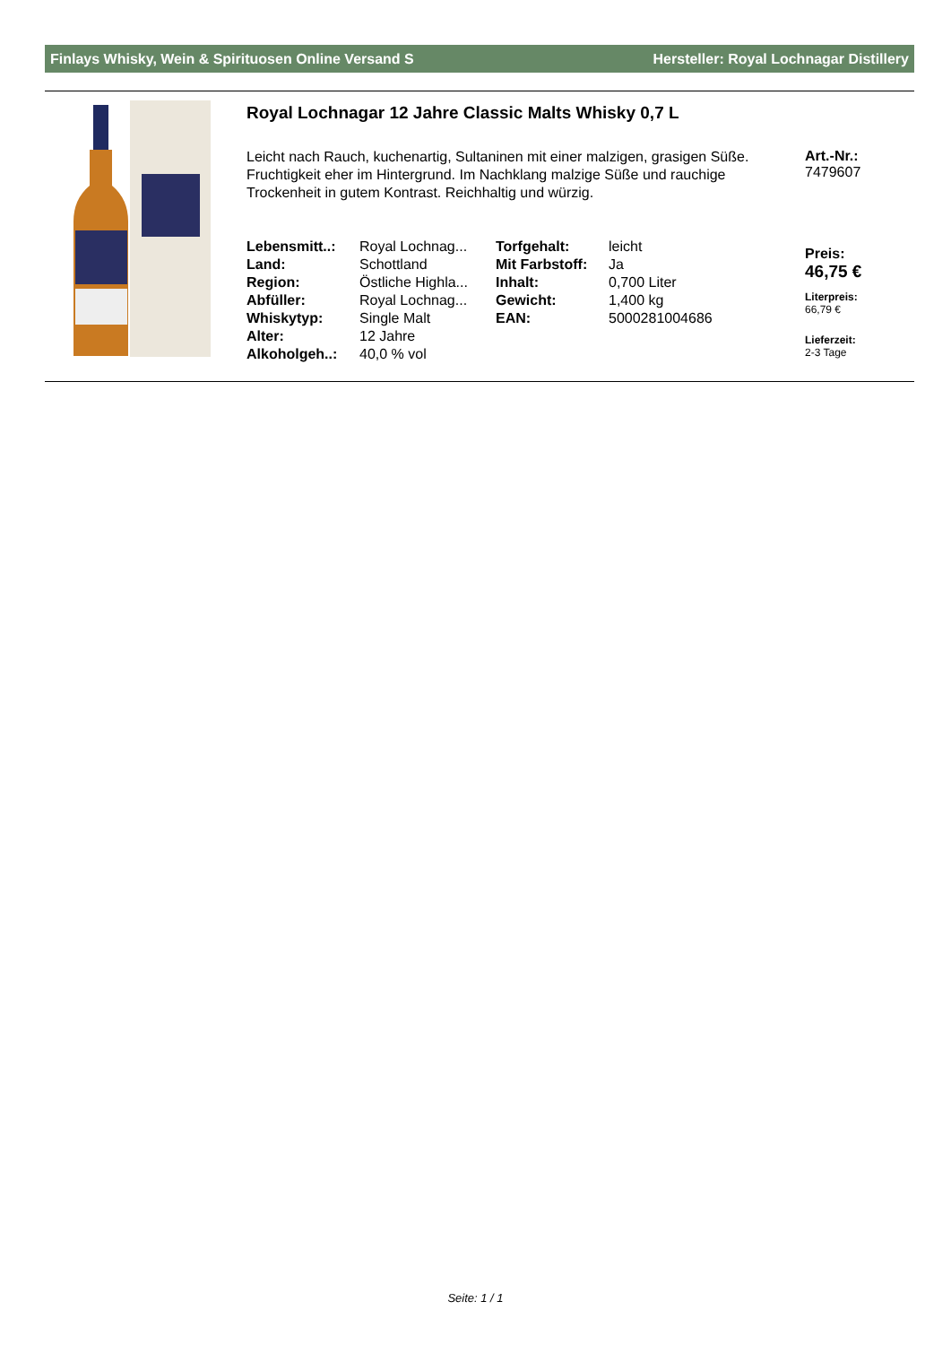Finlays Whisky, Wein & Spirituosen Online Versand S Hersteller: Royal Lochnagar Distillery
Royal Lochnagar 12 Jahre Classic Malts Whisky 0,7 L
Leicht nach Rauch, kuchenartig, Sultaninen mit einer malzigen, grasigen Süße. Fruchtigkeit eher im Hintergrund. Im Nachklang malzige Süße und rauchige Trockenheit in gutem Kontrast. Reichhaltig und würzig.
| Lebensmitt..: | Royal Lochnag... | Torfgehalt: | leicht |
| Land: | Schottland | Mit Farbstoff: | Ja |
| Region: | Östliche Highla... | Inhalt: | 0,700 Liter |
| Abfüller: | Royal Lochnag... | Gewicht: | 1,400 kg |
| Whiskytyp: | Single Malt | EAN: | 5000281004686 |
| Alter: | 12 Jahre | | |
| Alkoholgeh..: | 40,0 % vol | | |
Art.-Nr.:
7479607
Preis:
46,75 €
Literpreis:
66,79 €
Lieferzeit:
2-3 Tage
Seite: 1 / 1